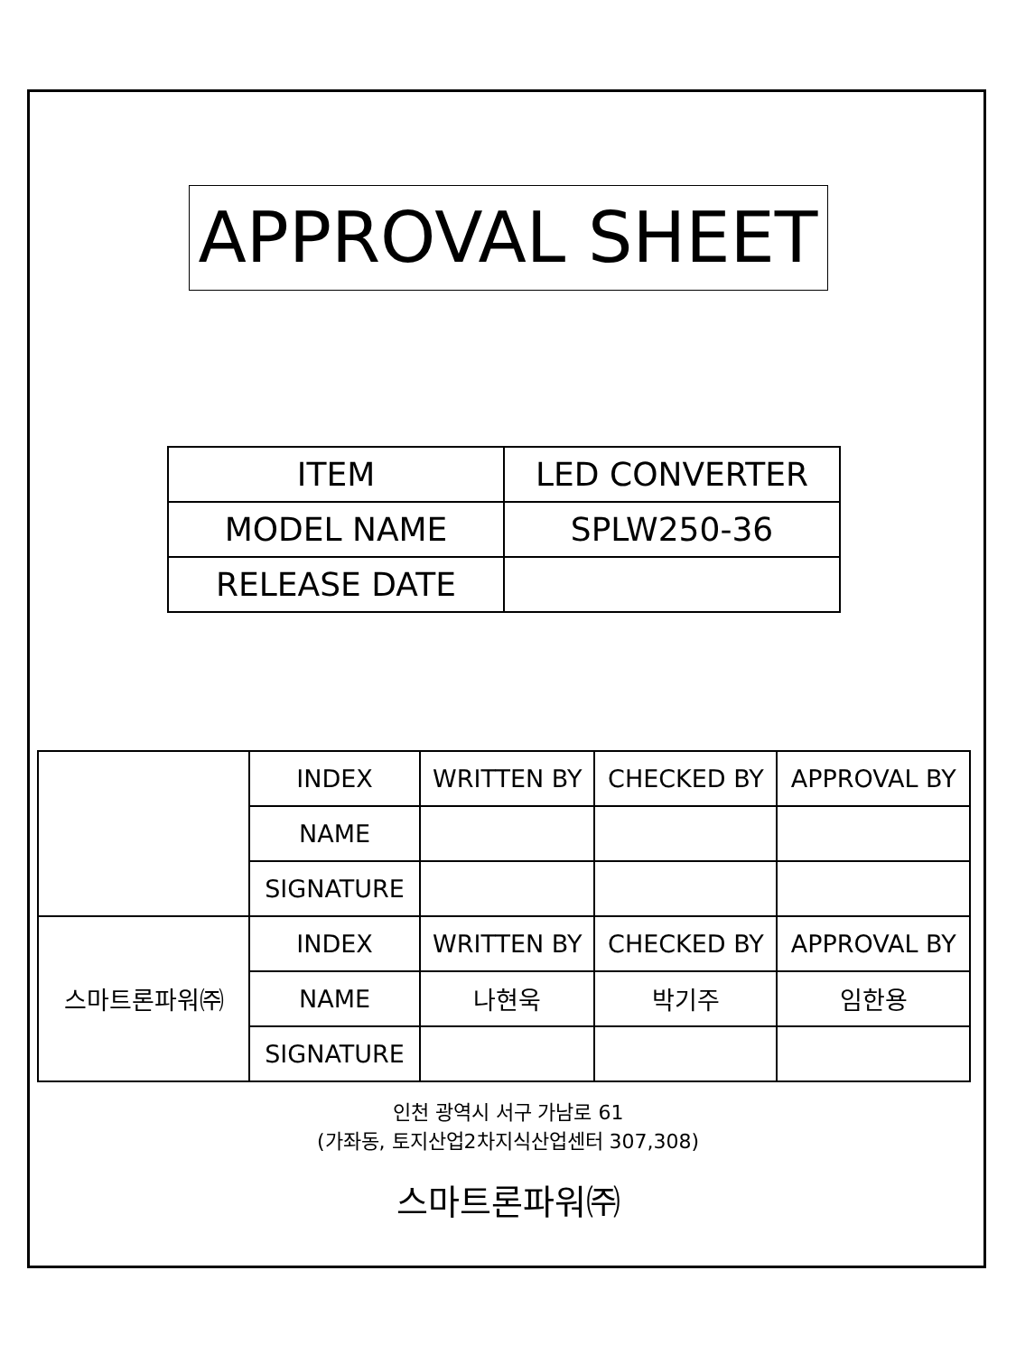APPROVAL SHEET
| ITEM | LED CONVERTER |
| MODEL NAME | SPLW250-36 |
| RELEASE DATE | |
| | INDEX | WRITTEN BY | CHECKED BY | APPROVAL BY |
| | NAME | | | |
| | SIGNATURE | | | |
| 스마트론파워㈜ | INDEX | WRITTEN BY | CHECKED BY | APPROVAL BY |
| | NAME | 나현욱 | 박기주 | 임한용 |
| | SIGNATURE | | | |
인천 광역시 서구 가남로 61
(가좌동, 토지산업2차지식산업센터 307,308)
스마트론파워㈜